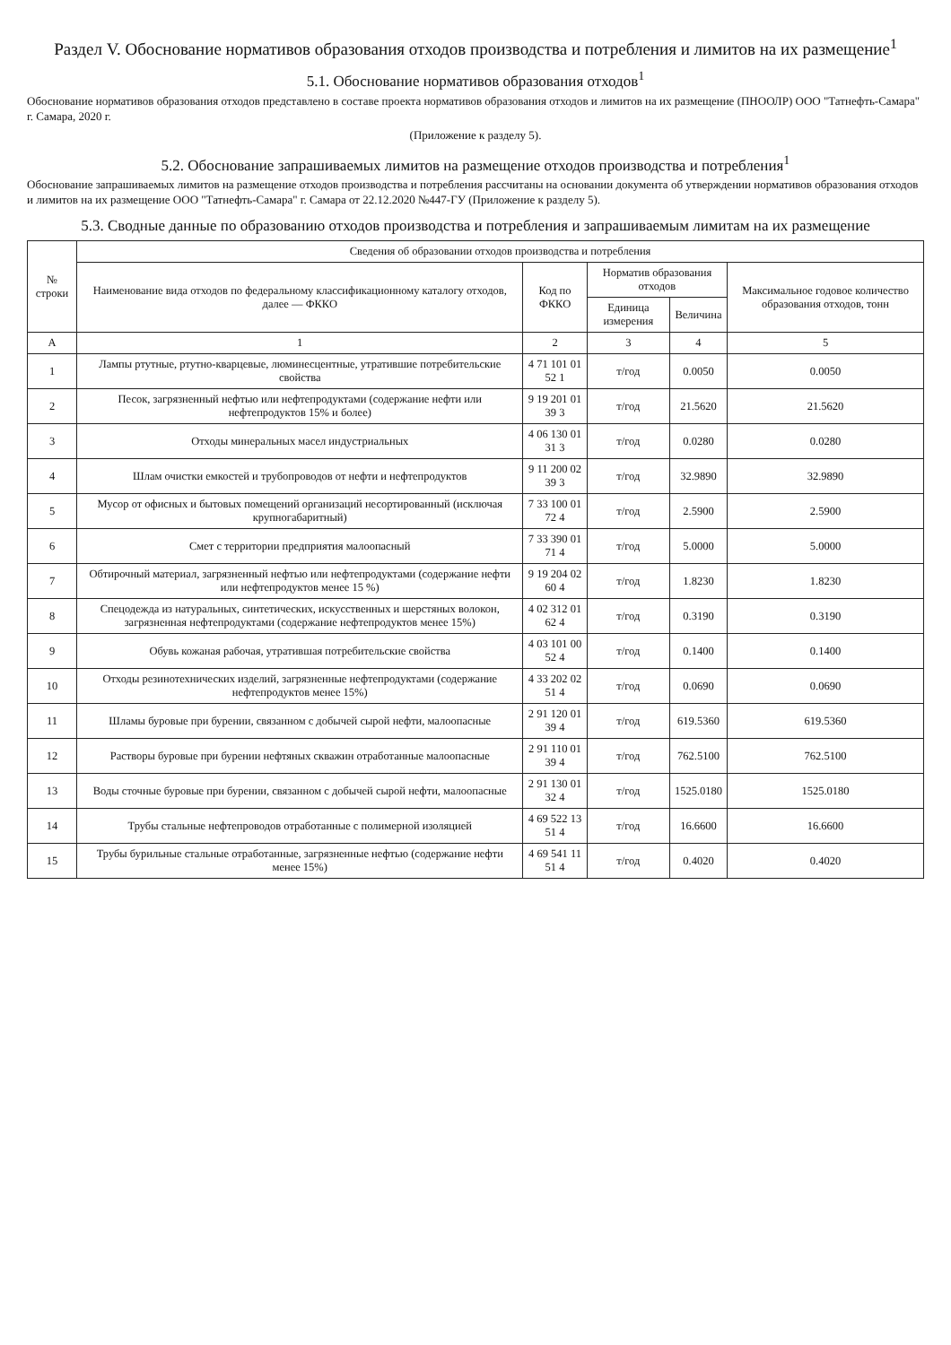Раздел V. Обоснование нормативов образования отходов производства и потребления и лимитов на их размещение<sup>1</sup>
5.1. Обоснование нормативов образования отходов<sup>1</sup>
Обоснование нормативов образования отходов представлено в составе проекта нормативов образования отходов и лимитов на их размещение (ПНООЛР) ООО "Татнефть-Самара" г. Самара, 2020 г.
(Приложение к разделу 5).
5.2. Обоснование запрашиваемых лимитов на размещение отходов производства и потребления<sup>1</sup>
Обоснование запрашиваемых лимитов на размещение отходов производства и потребления рассчитаны на основании документа об утверждении нормативов образования отходов и лимитов на их размещение ООО "Татнефть-Самара" г. Самара от 22.12.2020 №447-ГУ (Приложение к разделу 5).
5.3. Сводные данные по образованию отходов производства и потребления и запрашиваемым лимитам на их размещение
| № строки | Сведения об образовании отходов производства и потребления | | | | |
| --- | --- | --- | --- | --- | --- |
| | Наименование вида отходов по федеральному классификационному каталогу отходов, далее — ФККО | Код по ФККО | Норматив образования отходов | | Максимальное годовое количество образования отходов, тонн |
| | | | Единица измерения | Величина | |
| А | 1 | 2 | 3 | 4 | 5 |
| 1 | Лампы ртутные, ртутно-кварцевые, люминесцентные, утратившие потребительские свойства | 4 71 101 01 52 1 | т/год | 0.0050 | 0.0050 |
| 2 | Песок, загрязненный нефтью или нефтепродуктами (содержание нефти или нефтепродуктов 15% и более) | 9 19 201 01 39 3 | т/год | 21.5620 | 21.5620 |
| 3 | Отходы минеральных масел индустриальных | 4 06 130 01 31 3 | т/год | 0.0280 | 0.0280 |
| 4 | Шлам очистки емкостей и трубопроводов от нефти и нефтепродуктов | 9 11 200 02 39 3 | т/год | 32.9890 | 32.9890 |
| 5 | Мусор от офисных и бытовых помещений организаций несортированный (исключая крупногабаритный) | 7 33 100 01 72 4 | т/год | 2.5900 | 2.5900 |
| 6 | Смет с территории предприятия малоопасный | 7 33 390 01 71 4 | т/год | 5.0000 | 5.0000 |
| 7 | Обтирочный материал, загрязненный нефтью или нефтепродуктами (содержание нефти или нефтепродуктов менее 15 %) | 9 19 204 02 60 4 | т/год | 1.8230 | 1.8230 |
| 8 | Спецодежда из натуральных, синтетических, искусственных и шерстяных волокон, загрязненная нефтепродуктами (содержание нефтепродуктов менее 15%) | 4 02 312 01 62 4 | т/год | 0.3190 | 0.3190 |
| 9 | Обувь кожаная рабочая, утратившая потребительские свойства | 4 03 101 00 52 4 | т/год | 0.1400 | 0.1400 |
| 10 | Отходы резинотехнических изделий, загрязненные нефтепродуктами (содержание нефтепродуктов менее 15%) | 4 33 202 02 51 4 | т/год | 0.0690 | 0.0690 |
| 11 | Шламы буровые при бурении, связанном с добычей сырой нефти, малоопасные | 2 91 120 01 39 4 | т/год | 619.5360 | 619.5360 |
| 12 | Растворы буровые при бурении нефтяных скважин отработанные малоопасные | 2 91 110 01 39 4 | т/год | 762.5100 | 762.5100 |
| 13 | Воды сточные буровые при бурении, связанном с добычей сырой нефти, малоопасные | 2 91 130 01 32 4 | т/год | 1525.0180 | 1525.0180 |
| 14 | Трубы стальные нефтепроводов отработанные с полимерной изоляцией | 4 69 522 13 51 4 | т/год | 16.6600 | 16.6600 |
| 15 | Трубы бурильные стальные отработанные, загрязненные нефтью (содержание нефти менее 15%) | 4 69 541 11 51 4 | т/год | 0.4020 | 0.4020 |